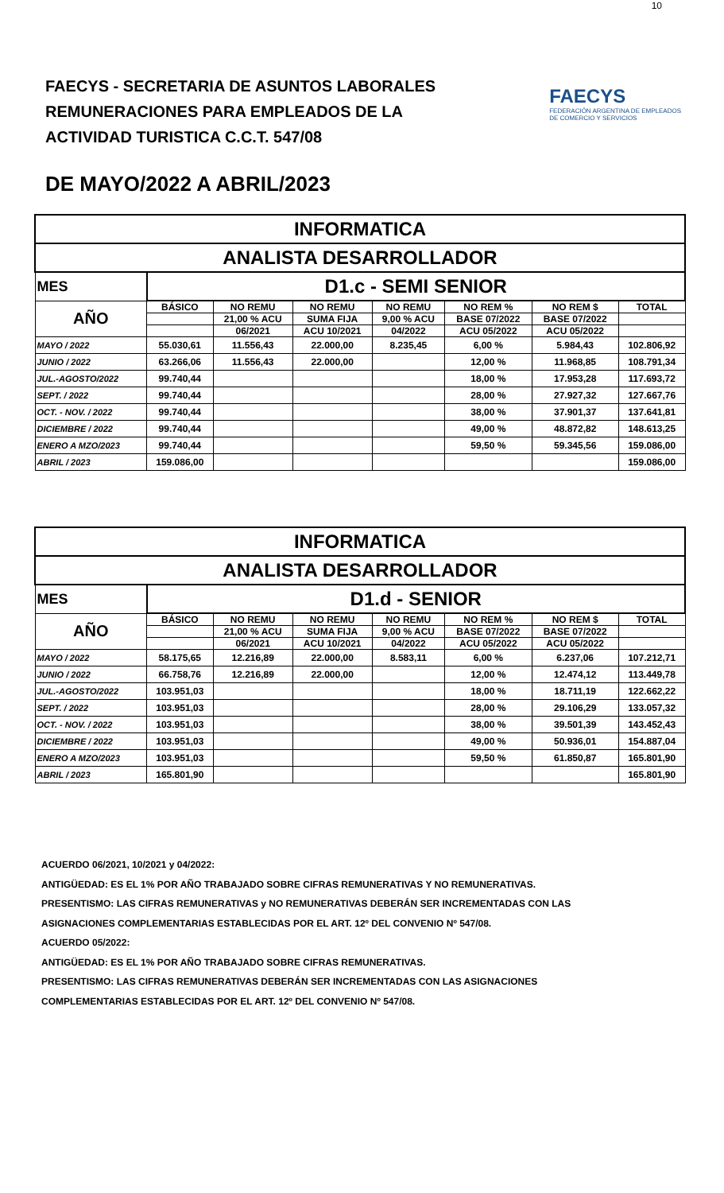10
FAECYS - SECRETARIA DE ASUNTOS LABORALES
REMUNERACIONES PARA EMPLEADOS DE LA
ACTIVIDAD TURISTICA C.C.T. 547/08
FAECYS
FEDERACIÓN ARGENTINA DE EMPLEADOS
DE COMERCIO Y SERVICIOS
DE MAYO/2022 A ABRIL/2023
| INFORMATICA | | | | | | | |
| ANALISTA DESARROLLADOR | | | | | | | |
| MES | D1.c - SEMI SENIOR | | | | | | |
| AÑO | BÁSICO | NO REMU | NO REMU | NO REMU | NO REM % | NO REM $ | TOTAL |
| | | 21,00 % ACU | SUMA FIJA | 9,00 % ACU | BASE 07/2022 | BASE 07/2022 | |
| | | 06/2021 | ACU 10/2021 | 04/2022 | ACU 05/2022 | ACU 05/2022 | |
| MAYO / 2022 | 55.030,61 | 11.556,43 | 22.000,00 | 8.235,45 | 6,00 % | 5.984,43 | 102.806,92 |
| JUNIO / 2022 | 63.266,06 | 11.556,43 | 22.000,00 | | 12,00 % | 11.968,85 | 108.791,34 |
| JUL.-AGOSTO/2022 | 99.740,44 | | | | 18,00 % | 17.953,28 | 117.693,72 |
| SEPT. / 2022 | 99.740,44 | | | | 28,00 % | 27.927,32 | 127.667,76 |
| OCT. - NOV. / 2022 | 99.740,44 | | | | 38,00 % | 37.901,37 | 137.641,81 |
| DICIEMBRE / 2022 | 99.740,44 | | | | 49,00 % | 48.872,82 | 148.613,25 |
| ENERO A MZO/2023 | 99.740,44 | | | | 59,50 % | 59.345,56 | 159.086,00 |
| ABRIL / 2023 | 159.086,00 | | | | | | 159.086,00 |
| INFORMATICA | | | | | | | |
| ANALISTA DESARROLLADOR | | | | | | | |
| MES | D1.d - SENIOR | | | | | | |
| AÑO | BÁSICO | NO REMU | NO REMU | NO REMU | NO REM % | NO REM $ | TOTAL |
| | | 21,00 % ACU | SUMA FIJA | 9,00 % ACU | BASE 07/2022 | BASE 07/2022 | |
| | | 06/2021 | ACU 10/2021 | 04/2022 | ACU 05/2022 | ACU 05/2022 | |
| MAYO / 2022 | 58.175,65 | 12.216,89 | 22.000,00 | 8.583,11 | 6,00 % | 6.237,06 | 107.212,71 |
| JUNIO / 2022 | 66.758,76 | 12.216,89 | 22.000,00 | | 12,00 % | 12.474,12 | 113.449,78 |
| JUL.-AGOSTO/2022 | 103.951,03 | | | | 18,00 % | 18.711,19 | 122.662,22 |
| SEPT. / 2022 | 103.951,03 | | | | 28,00 % | 29.106,29 | 133.057,32 |
| OCT. - NOV. / 2022 | 103.951,03 | | | | 38,00 % | 39.501,39 | 143.452,43 |
| DICIEMBRE / 2022 | 103.951,03 | | | | 49,00 % | 50.936,01 | 154.887,04 |
| ENERO A MZO/2023 | 103.951,03 | | | | 59,50 % | 61.850,87 | 165.801,90 |
| ABRIL / 2023 | 165.801,90 | | | | | | 165.801,90 |
ACUERDO 06/2021, 10/2021 y 04/2022:
ANTIGÜEDAD: ES EL 1% POR AÑO TRABAJADO SOBRE CIFRAS REMUNERATIVAS Y NO REMUNERATIVAS.
PRESENTISMO: LAS CIFRAS REMUNERATIVAS y NO REMUNERATIVAS DEBERÁN SER INCREMENTADAS CON LAS
ASIGNACIONES COMPLEMENTARIAS ESTABLECIDAS POR EL ART. 12º DEL CONVENIO Nº 547/08.
ACUERDO 05/2022:
ANTIGÜEDAD: ES EL 1% POR AÑO TRABAJADO SOBRE CIFRAS REMUNERATIVAS.
PRESENTISMO: LAS CIFRAS REMUNERATIVAS DEBERÁN SER INCREMENTADAS CON LAS ASIGNACIONES
COMPLEMENTARIAS ESTABLECIDAS POR EL ART. 12º DEL CONVENIO Nº 547/08.